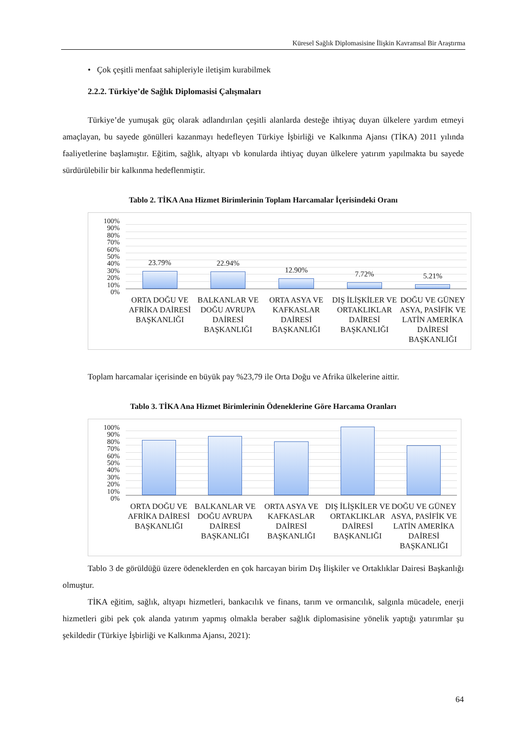Küresel Sağlık Diplomasisine İlişkin Kavramsal Bir Araştırma
• Çok çeşitli menfaat sahipleriyle iletişim kurabilmek
2.2.2. Türkiye’de Sağlık Diplomasisi Çalışmaları
Türkiye’de yumuşak güç olarak adlandırılan çeşitli alanlarda desteğe ihtiyaç duyan ülkelere yardım etmeyi amaçlayan, bu sayede gönülleri kazanmayı hedefleyen Türkiye İşbirliği ve Kalkınma Ajansı (TİKA) 2011 yılında faaliyetlerine başlamıştır. Eğitim, sağlık, altyapı vb konularda ihtiyaç duyan ülkelere yatırım yapılmakta bu sayede sürdürülebilir bir kalkınma hedeflenmiştir.
Tablo 2. TİKA Ana Hizmet Birimlerinin Toplam Harcamalar İçerisindeki Oranı
100%
90%
80%
70%
60%
50%
40%
30%
20%
10%
0%
23.79%
22.94%
12.90%
7.72%
5.21%
ORTA DOĞU VE AFRİKA DAİRESİ BAŞKANLIĞI
BALKANLAR VE DOĞU AVRUPA DAİRESİ BAŞKANLIĞI
ORTA ASYA VE KAFKASLAR DAİRESİ BAŞKANLIĞI
DIŞ İLİŞKİLER VE ORTAKLIKLAR DAİRESİ BAŞKANLIĞI
DOĞU VE GÜNEY ASYA, PASİFİK VE LATİN AMERİKA DAİRESİ BAŞKANLIĞI
Toplam harcamalar içerisinde en büyük pay %23,79 ile Orta Doğu ve Afrika ülkelerine aittir.
Tablo 3. TİKA Ana Hizmet Birimlerinin Ödeneklerine Göre Harcama Oranları
100%
90%
80%
70%
60%
50%
40%
30%
20%
10%
0%
ORTA DOĞU VE AFRİKA DAİRESİ BAŞKANLIĞI
BALKANLAR VE DOĞU AVRUPA DAİRESİ BAŞKANLIĞI
ORTA ASYA VE KAFKASLAR DAİRESİ BAŞKANLIĞI
DIŞ İLİŞKİLER VE ORTAKLIKLAR DAİRESİ BAŞKANLIĞI
DOĞU VE GÜNEY ASYA, PASİFİK VE LATİN AMERİKA DAİRESİ BAŞKANLIĞI
Tablo 3 de görüldüğü üzere ödeneklerden en çok harcayan birim Dış İlişkiler ve Ortaklıklar Dairesi Başkanlığı olmuştur.
TİKA eğitim, sağlık, altyapı hizmetleri, bankacılık ve finans, tarım ve ormancılık, salgınla mücadele, enerji hizmetleri gibi pek çok alanda yatırım yapmış olmakla beraber sağlık diplomasisine yönelik yaptığı yatırımlar şu şekildedir (Türkiye İşbirliği ve Kalkınma Ajansı, 2021):
64